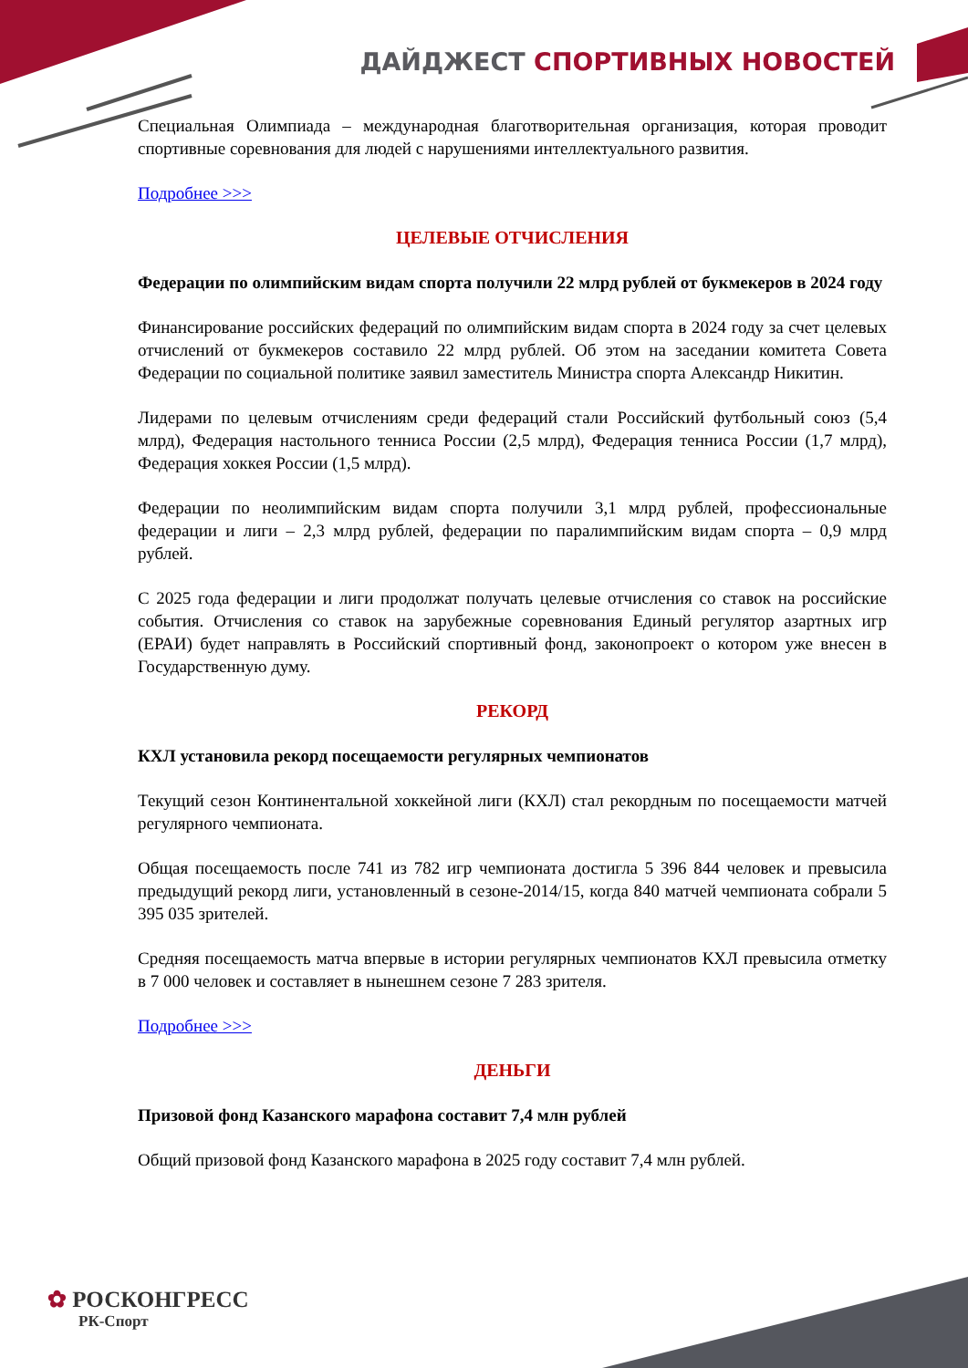ДАЙДЖЕСТ СПОРТИВНЫХ НОВОСТЕЙ
Специальная Олимпиада – международная благотворительная организация, которая проводит спортивные соревнования для людей с нарушениями интеллектуального развития.
Подробнее >>>
ЦЕЛЕВЫЕ ОТЧИСЛЕНИЯ
Федерации по олимпийским видам спорта получили 22 млрд рублей от букмекеров в 2024 году
Финансирование российских федераций по олимпийским видам спорта в 2024 году за счет целевых отчислений от букмекеров составило 22 млрд рублей. Об этом на заседании комитета Совета Федерации по социальной политике заявил заместитель Министра спорта Александр Никитин.
Лидерами по целевым отчислениям среди федераций стали Российский футбольный союз (5,4 млрд), Федерация настольного тенниса России (2,5 млрд), Федерация тенниса России (1,7 млрд), Федерация хоккея России (1,5 млрд).
Федерации по неолимпийским видам спорта получили 3,1 млрд рублей, профессиональные федерации и лиги – 2,3 млрд рублей, федерации по паралимпийским видам спорта – 0,9 млрд рублей.
С 2025 года федерации и лиги продолжат получать целевые отчисления со ставок на российские события. Отчисления со ставок на зарубежные соревнования Единый регулятор азартных игр (ЕРАИ) будет направлять в Российский спортивный фонд, законопроект о котором уже внесен в Государственную думу.
РЕКОРД
КХЛ установила рекорд посещаемости регулярных чемпионатов
Текущий сезон Континентальной хоккейной лиги (КХЛ) стал рекордным по посещаемости матчей регулярного чемпионата.
Общая посещаемость после 741 из 782 игр чемпионата достигла 5 396 844 человек и превысила предыдущий рекорд лиги, установленный в сезоне-2014/15, когда 840 матчей чемпионата собрали 5 395 035 зрителей.
Средняя посещаемость матча впервые в истории регулярных чемпионатов КХЛ превысила отметку в 7 000 человек и составляет в нынешнем сезоне 7 283 зрителя.
Подробнее >>>
ДЕНЬГИ
Призовой фонд Казанского марафона составит 7,4 млн рублей
Общий призовой фонд Казанского марафона в 2025 году составит 7,4 млн рублей.
✿ РОСКОНГРЕСС
РК-Спорт